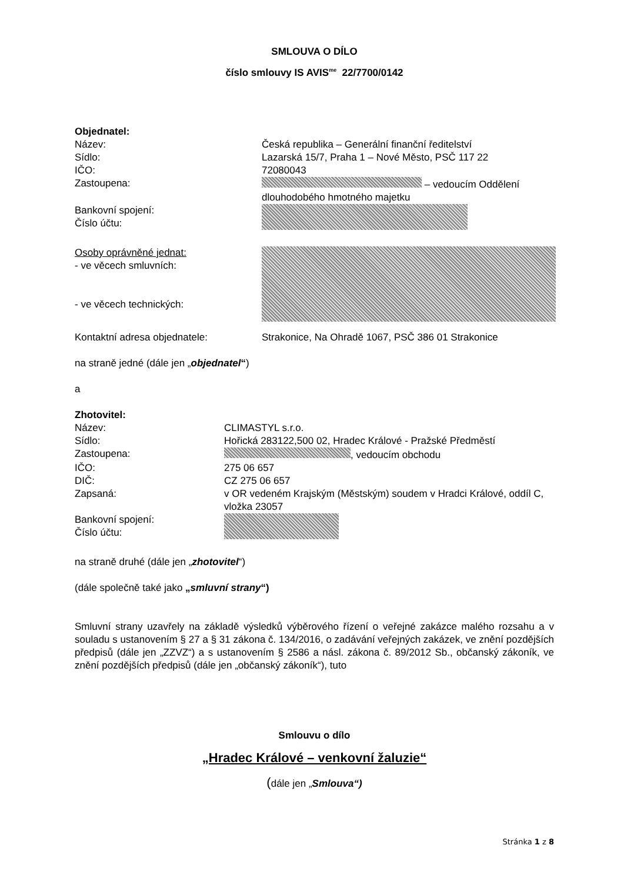SMLOUVA O DÍLO
číslo smlouvy IS AVIS<sup>me</sup> 22/7700/0142
Objednatel:
Název: Česká republika – Generální finanční ředitelství
Sídlo: Lazarská 15/7, Praha 1 – Nové Město, PSČ 117 22
IČO: 72080043
Zastoupena: – vedoucím Oddělení dlouhodobého hmotného majetku
Bankovní spojení:
Číslo účtu:
Osoby oprávněné jednat:
- ve věcech smluvních:
- ve věcech technických:
Kontaktní adresa objednatele: Strakonice, Na Ohradě 1067, PSČ 386 01 Strakonice
na straně jedné (dále jen „objednatel“)
a
Zhotovitel:
Název: CLIMASTYL s.r.o.
Sídlo: Hořická 283122,500 02, Hradec Králové - Pražské Předměstí
Zastoupena: , vedoucím obchodu
IČO: 275 06 657
DIČ: CZ 275 06 657
Zapsaná: v OR vedeném Krajským (Městským) soudem v Hradci Králové, oddíl C, vložka 23057
Bankovní spojení:
Číslo účtu:
na straně druhé (dále jen „zhotovitel“)
(dále společně také jako „smluvní strany“)
Smluvní strany uzavřely na základě výsledků výběrového řízení o veřejné zakázce malého rozsahu a v souladu s ustanovením § 27 a § 31 zákona č. 134/2016, o zadávání veřejných zakázek, ve znění pozdějších předpisů (dále jen „ZZVZ“) a s ustanovením § 2586 a násl. zákona č. 89/2012 Sb., občanský zákoník, ve znění pozdějších předpisů (dále jen „občanský zákoník“), tuto
Smlouvu o dílo
„Hradec Králové – venkovní žaluzie“
(dále jen „Smlouva“)
Stránka 1 z 8